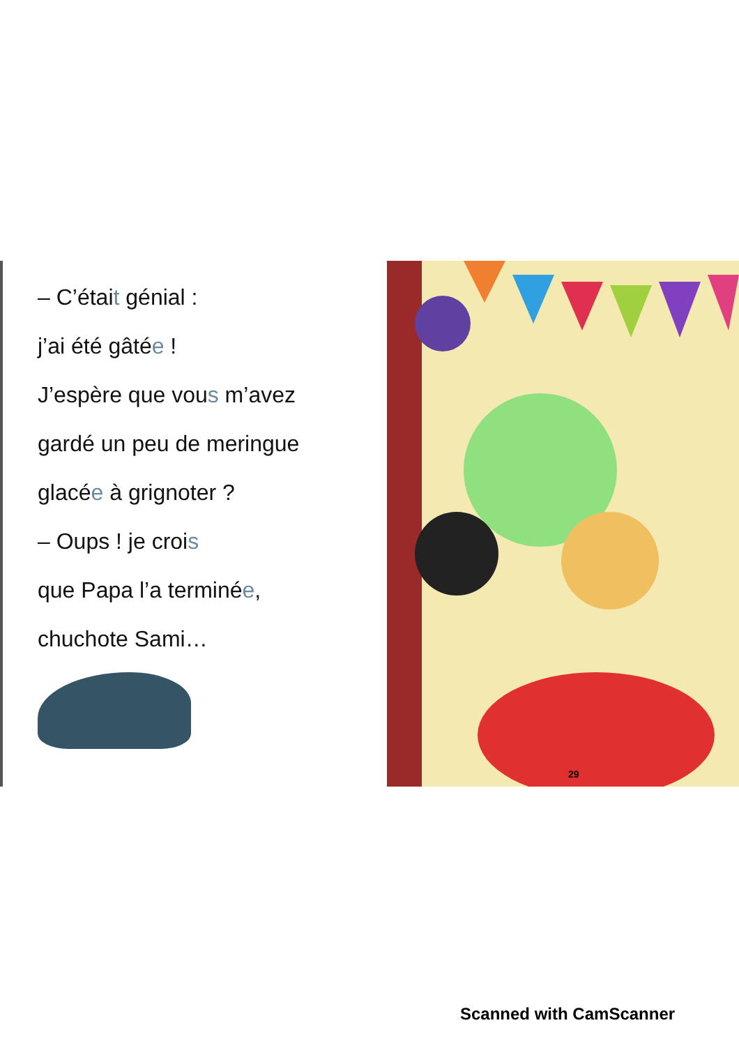– C’était génial :
j’ai été gâtée !
J’espère que vous m’avez
gardé un peu de meringue
glacée à grignoter ?
– Oups ! je crois
que Papa l’a terminée,
chuchote Sami…
29
Scanned with CamScanner